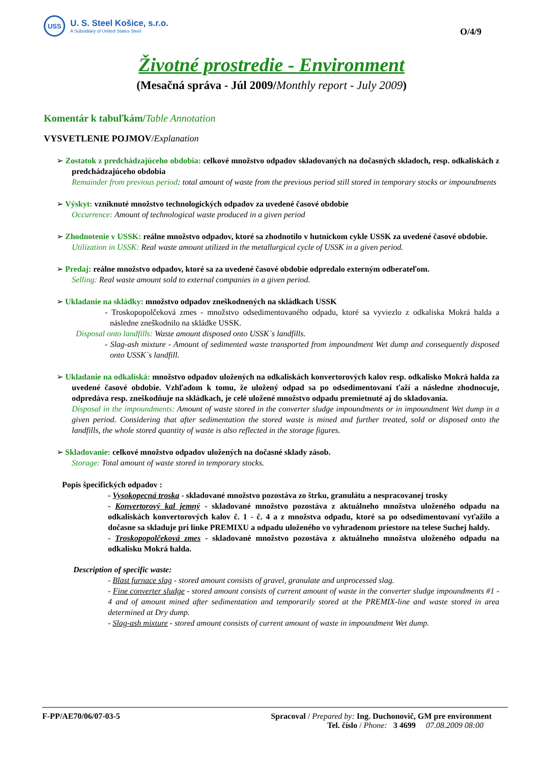USS
U. S. Steel Košice, s.r.o.
A Subsidiary of United States Steel
O/4/9
Životné prostredie - Environment
(Mesačná správa - Júl 2009/Monthly report - July 2009)
Komentár k tabuľkám/Table Annotation
VYSVETLENIE POJMOV/Explanation
➢ Zostatok z predchádzajúceho obdobia: celkové množstvo odpadov skladovaných na dočasných skladoch, resp. odkaliskách z predchádzajúceho obdobia
Remainder from previous period: total amount of waste from the previous period still stored in temporary stocks or impoundments
➢ Výskyt: vzniknuté množstvo technologických odpadov za uvedené časové obdobie
Occurrence: Amount of technological waste produced in a given period
➢ Zhodnotenie v USSK: reálne množstvo odpadov, ktoré sa zhodnotilo v hutníckom cykle USSK za uvedené časové obdobie.
Utilization in USSK: Real waste amount utilized in the metallurgical cycle of USSK in a given period.
➢ Predaj: reálne množstvo odpadov, ktoré sa za uvedené časové obdobie odpredalo externým odberateľom.
Selling: Real waste amount sold to external companies in a given period.
➢ Ukladanie na skládky: množstvo odpadov zneškodnených na skládkach USSK
- Troskopopolčeková zmes - množstvo odsedimentovaného odpadu, ktoré sa vyviezlo z odkaliska Mokrá halda a následne zneškodnilo na skládke USSK.
Disposal onto landfills: Waste amount disposed onto USSK`s landfills.
- Slag-ash mixture - Amount of sedimented waste transported from impoundment Wet dump and consequently disposed onto USSK`s landfill.
➢ Ukladanie na odkaliská: množstvo odpadov uložených na odkaliskách konvertorových kalov resp. odkalisko Mokrá halda za uvedené časové obdobie. Vzhľadom k tomu, že uložený odpad sa po odsedimentovaní ťaží a následne zhodnocuje, odpredáva resp. zneškodňuje na skládkach, je celé uložené množstvo odpadu premietnuté aj do skladovania.
Disposal in the impoundments: Amount of waste stored in the converter sludge impoundments or in impoundment Wet dump in a given period. Considering that after sedimentation the stored waste is mined and further treated, sold or disposed onto the landfills, the whole stored quantity of waste is also reflected in the storage figures.
➢ Skladovanie: celkové množstvo odpadov uložených na dočasné sklady zásob.
Storage: Total amount of waste stored in temporary stocks.
Popis špecifických odpadov :
- Vysokopecná troska - skladované množstvo pozostáva zo štrku, granulátu a nespracovanej trosky
- Konvertorový kal jemný - skladované množstvo pozostáva z aktuálneho množstva uloženého odpadu na odkaliskách konvertorových kalov č. 1 - č. 4 a z množstva odpadu, ktoré sa po odsedimentovaní vyťažilo a dočasne sa skladuje pri linke PREMIXU a odpadu uloženého vo vyhradenom priestore na telese Suchej haldy.
- Troskopopolčeková zmes - skladované množstvo pozostáva z aktuálneho množstva uloženého odpadu na odkalisku Mokrá halda.
Description of specific waste:
- Blast furnace slag - stored amount consists of gravel, granulate and unprocessed slag.
- Fine converter sludge - stored amount consists of current amount of waste in the converter sludge impoundments #1 - 4 and of amount mined after sedimentation and temporarily stored at the PREMIX-line and waste stored in area determined at Dry dump.
- Slag-ash mixture - stored amount consists of current amount of waste in impoundment Wet dump.
F-PP/AE70/06/07-03-5 Spracoval / Prepared by: Ing. Duchonovič, GM pre environment
Tel. číslo / Phone: 3 4699 07.08.2009 08:00